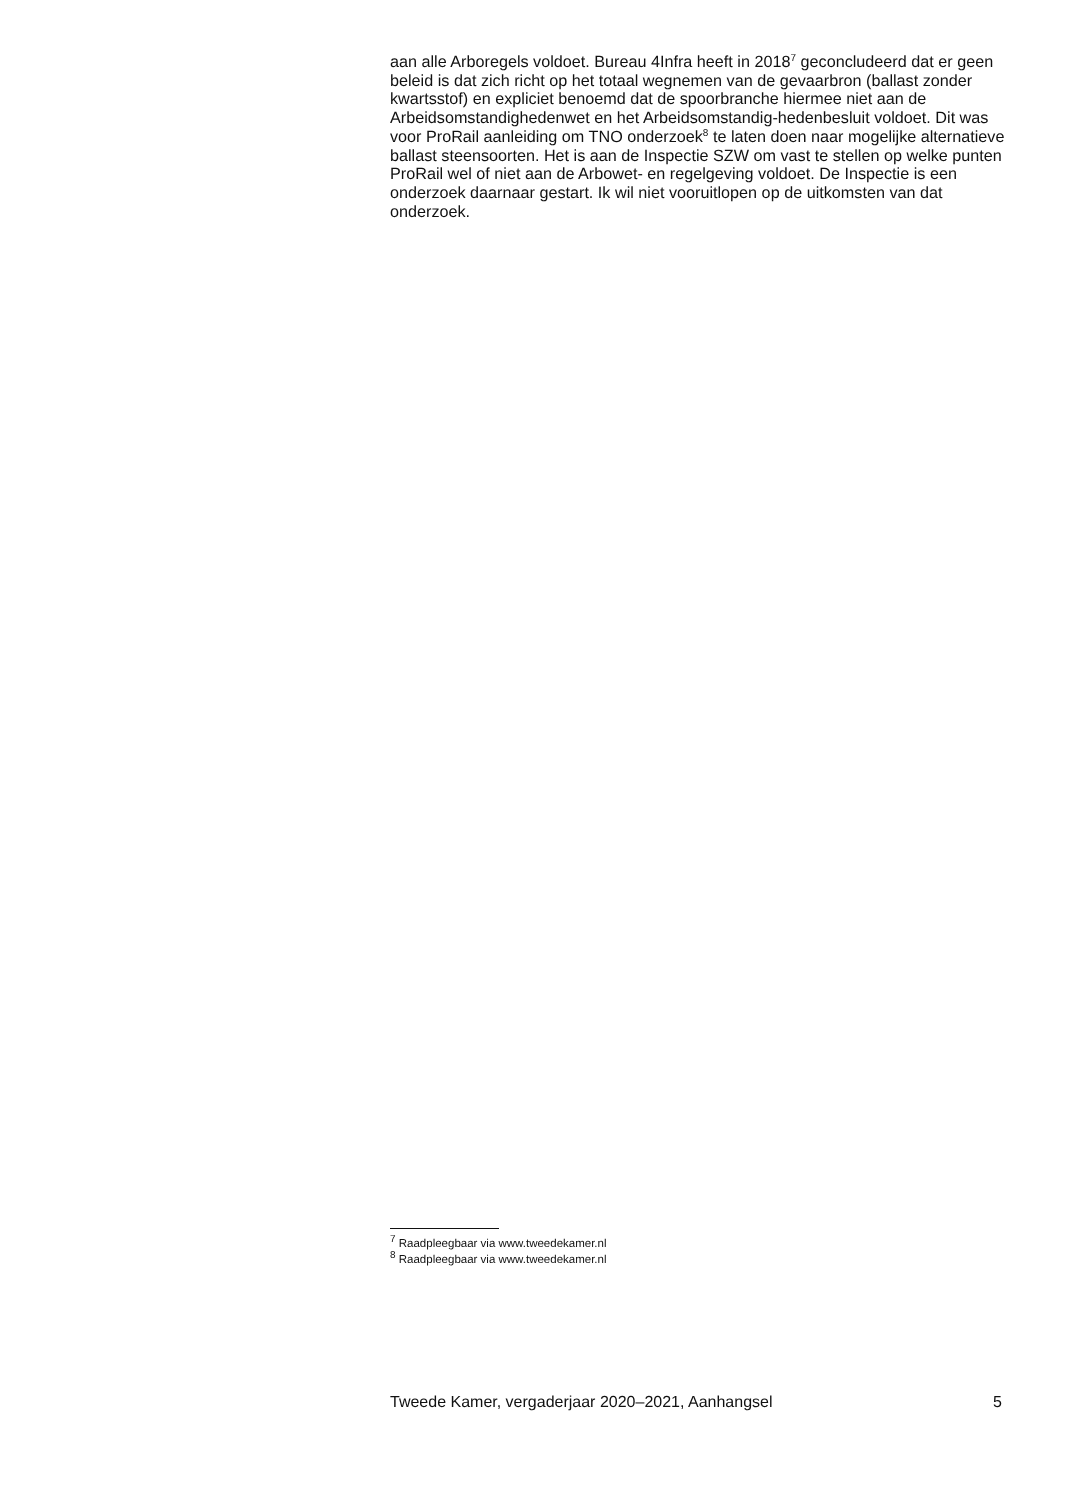aan alle Arboregels voldoet. Bureau 4Infra heeft in 2018<sup>7</sup> geconcludeerd dat er geen beleid is dat zich richt op het totaal wegnemen van de gevaarbron (ballast zonder kwartsstof) en expliciet benoemd dat de spoorbranche hiermee niet aan de Arbeidsomstandighedenwet en het Arbeidsomstandig-hedenbesluit voldoet. Dit was voor ProRail aanleiding om TNO onderzoek<sup>8</sup> te laten doen naar mogelijke alternatieve ballast steensoorten. Het is aan de Inspectie SZW om vast te stellen op welke punten ProRail wel of niet aan de Arbowet- en regelgeving voldoet. De Inspectie is een onderzoek daarnaar gestart. Ik wil niet vooruitlopen op de uitkomsten van dat onderzoek.
<sup>7</sup> Raadpleegbaar via www.tweedekamer.nl
<sup>8</sup> Raadpleegbaar via www.tweedekamer.nl
Tweede Kamer, vergaderjaar 2020–2021, Aanhangsel 5